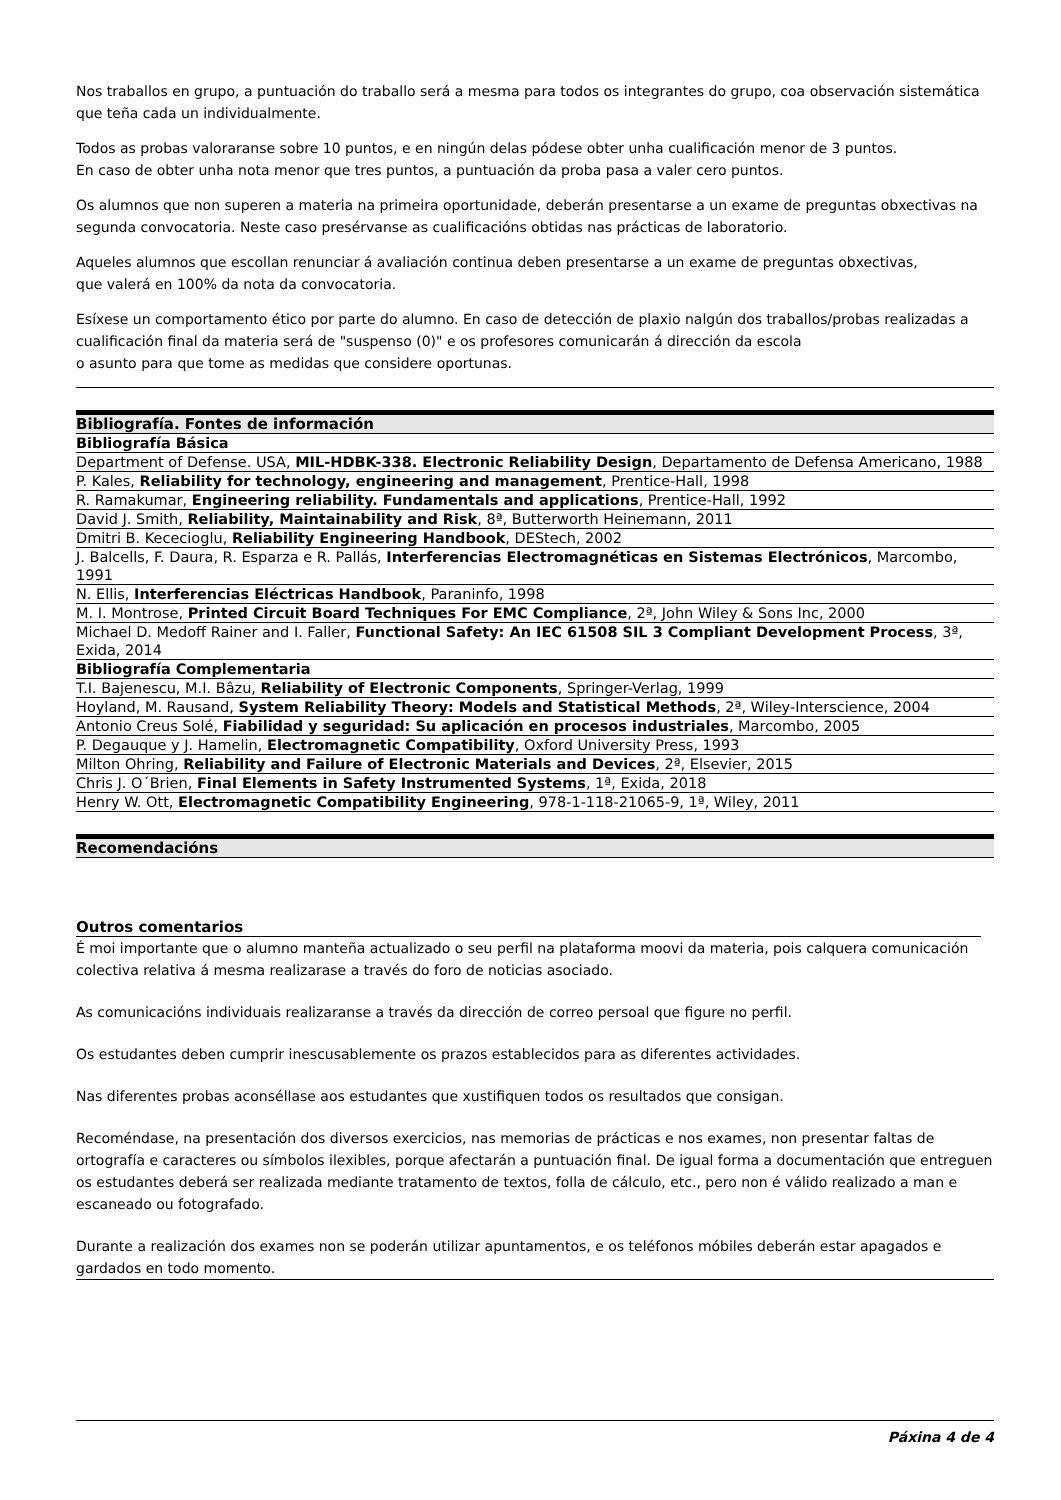Nos traballos en grupo, a puntuación do traballo será a mesma para todos os integrantes do grupo, coa observación sistemática que teña cada un individualmente.
Todos as probas valoraranse sobre 10 puntos, e en ningún delas pódese obter unha cualificación menor de 3 puntos.
En caso de obter unha nota menor que tres puntos, a puntuación da proba pasa a valer cero puntos.
Os alumnos que non superen a materia na primeira oportunidade, deberán presentarse a un exame de preguntas obxectivas na segunda convocatoria. Neste caso presérvanse as cualificacións obtidas nas prácticas de laboratorio.
Aqueles alumnos que escollan renunciar á avaliación continua deben presentarse a un exame de preguntas obxectivas,
que valerá en 100% da nota da convocatoria.
Esíxese un comportamento ético por parte do alumno. En caso de detección de plaxio nalgún dos traballos/probas realizadas a cualificación final da materia será de "suspenso (0)" e os profesores comunicarán á dirección da escola
o asunto para que tome as medidas que considere oportunas.
| Bibliografía. Fontes de información |
| Bibliografía Básica |
| Department of Defense. USA, MIL-HDBK-338. Electronic Reliability Design , Departamento de Defensa Americano, 1988 |
| P. Kales, Reliability for technology, engineering and management , Prentice-Hall, 1998 |
| R. Ramakumar, Engineering reliability. Fundamentals and applications , Prentice-Hall, 1992 |
| David J. Smith, Reliability, Maintainability and Risk , 8ª, Butterworth Heinemann, 2011 |
| Dmitri B. Kececioglu, Reliability Engineering Handbook , DEStech, 2002 |
| J. Balcells, F. Daura, R. Esparza e R. Pallás, Interferencias Electromagnéticas en Sistemas Electrónicos , Marcombo, 1991 |
| N. Ellis, Interferencias Eléctricas Handbook , Paraninfo, 1998 |
| M. I. Montrose, Printed Circuit Board Techniques For EMC Compliance , 2ª, John Wiley & Sons Inc, 2000 |
| Michael D. Medoff Rainer and I. Faller, Functional Safety: An IEC 61508 SIL 3 Compliant Development Process , 3ª, Exida, 2014 |
| Bibliografía Complementaria |
| T.I. Bajenescu, M.I. Bâzu, Reliability of Electronic Components , Springer-Verlag, 1999 |
| Hoyland, M. Rausand, System Reliability Theory: Models and Statistical Methods , 2ª, Wiley-Interscience, 2004 |
| Antonio Creus Solé, Fiabilidad y seguridad: Su aplicación en procesos industriales , Marcombo, 2005 |
| P. Degauque y J. Hamelin, Electromagnetic Compatibility , Oxford University Press, 1993 |
| Milton Ohring, Reliability and Failure of Electronic Materials and Devices , 2ª, Elsevier, 2015 |
| Chris J. O´Brien, Final Elements in Safety Instrumented Systems , 1ª, Exida, 2018 |
| Henry W. Ott, Electromagnetic Compatibility Engineering , 978-1-118-21065-9, 1ª, Wiley, 2011 |
| Recomendacións |
Outros comentarios
É moi importante que o alumno manteña actualizado o seu perfil na plataforma moovi da materia, pois calquera comunicación colectiva relativa á mesma realizarase a través do foro de noticias asociado.
As comunicacións individuais realizaranse a través da dirección de correo persoal que figure no perfil.
Os estudantes deben cumprir inescusablemente os prazos establecidos para as diferentes actividades.
Nas diferentes probas aconséllase aos estudantes que xustifiquen todos os resultados que consigan.
Recoméndase, na presentación dos diversos exercicios, nas memorias de prácticas e nos exames, non presentar faltas de ortografía e caracteres ou símbolos ilexibles, porque afectarán a puntuación final. De igual forma a documentación que entreguen os estudantes deberá ser realizada mediante tratamento de textos, folla de cálculo, etc., pero non é válido realizado a man e escaneado ou fotografado.
Durante a realización dos exames non se poderán utilizar apuntamentos, e os teléfonos móbiles deberán estar apagados e gardados en todo momento.
Páxina 4 de 4